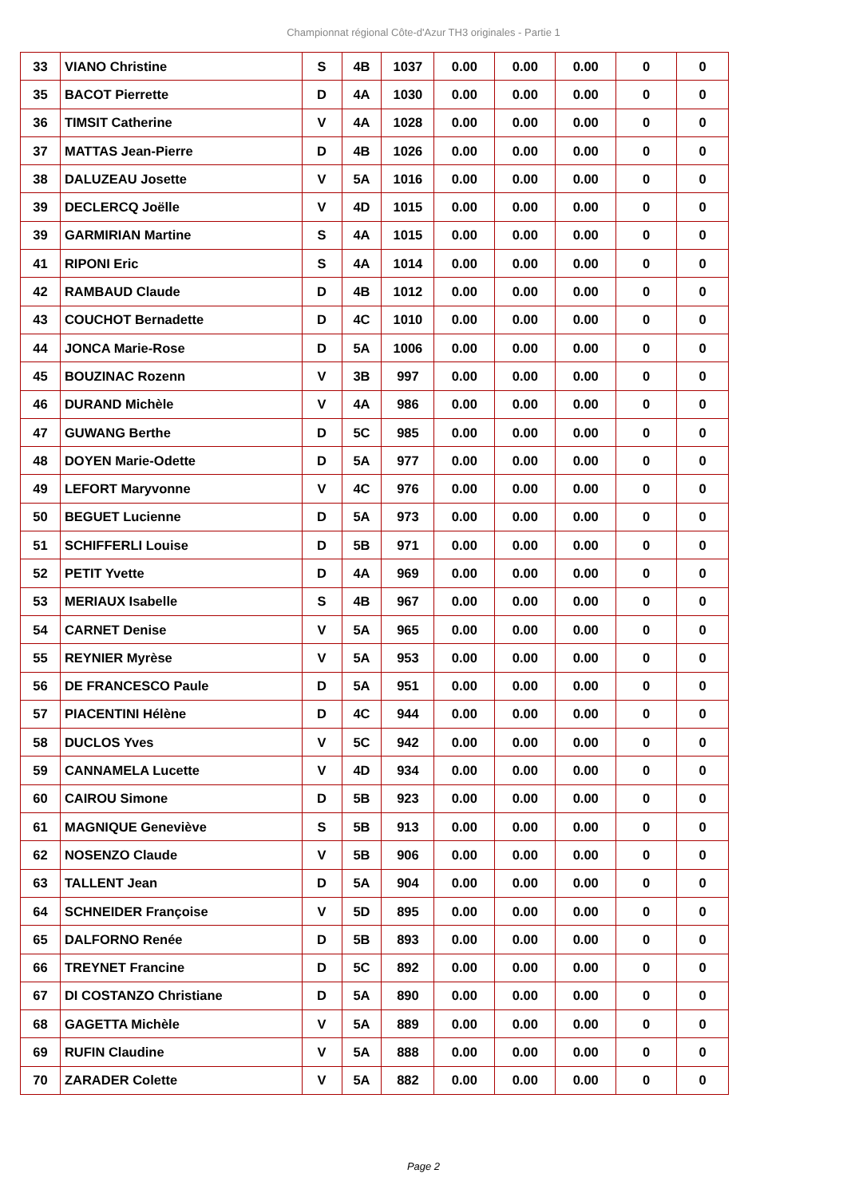Championnat régional Côte-d'Azur TH3 originales - Partie 1
| 33 | VIANO Christine | S | 4B | 1037 | 0.00 | 0.00 | 0.00 | 0 | 0 |
| 35 | BACOT Pierrette | D | 4A | 1030 | 0.00 | 0.00 | 0.00 | 0 | 0 |
| 36 | TIMSIT Catherine | V | 4A | 1028 | 0.00 | 0.00 | 0.00 | 0 | 0 |
| 37 | MATTAS Jean-Pierre | D | 4B | 1026 | 0.00 | 0.00 | 0.00 | 0 | 0 |
| 38 | DALUZEAU Josette | V | 5A | 1016 | 0.00 | 0.00 | 0.00 | 0 | 0 |
| 39 | DECLERCQ Joëlle | V | 4D | 1015 | 0.00 | 0.00 | 0.00 | 0 | 0 |
| 39 | GARMIRIAN Martine | S | 4A | 1015 | 0.00 | 0.00 | 0.00 | 0 | 0 |
| 41 | RIPONI Eric | S | 4A | 1014 | 0.00 | 0.00 | 0.00 | 0 | 0 |
| 42 | RAMBAUD Claude | D | 4B | 1012 | 0.00 | 0.00 | 0.00 | 0 | 0 |
| 43 | COUCHOT Bernadette | D | 4C | 1010 | 0.00 | 0.00 | 0.00 | 0 | 0 |
| 44 | JONCA Marie-Rose | D | 5A | 1006 | 0.00 | 0.00 | 0.00 | 0 | 0 |
| 45 | BOUZINAC Rozenn | V | 3B | 997 | 0.00 | 0.00 | 0.00 | 0 | 0 |
| 46 | DURAND Michèle | V | 4A | 986 | 0.00 | 0.00 | 0.00 | 0 | 0 |
| 47 | GUWANG Berthe | D | 5C | 985 | 0.00 | 0.00 | 0.00 | 0 | 0 |
| 48 | DOYEN Marie-Odette | D | 5A | 977 | 0.00 | 0.00 | 0.00 | 0 | 0 |
| 49 | LEFORT Maryvonne | V | 4C | 976 | 0.00 | 0.00 | 0.00 | 0 | 0 |
| 50 | BEGUET Lucienne | D | 5A | 973 | 0.00 | 0.00 | 0.00 | 0 | 0 |
| 51 | SCHIFFERLI Louise | D | 5B | 971 | 0.00 | 0.00 | 0.00 | 0 | 0 |
| 52 | PETIT Yvette | D | 4A | 969 | 0.00 | 0.00 | 0.00 | 0 | 0 |
| 53 | MERIAUX Isabelle | S | 4B | 967 | 0.00 | 0.00 | 0.00 | 0 | 0 |
| 54 | CARNET Denise | V | 5A | 965 | 0.00 | 0.00 | 0.00 | 0 | 0 |
| 55 | REYNIER Myrèse | V | 5A | 953 | 0.00 | 0.00 | 0.00 | 0 | 0 |
| 56 | DE FRANCESCO Paule | D | 5A | 951 | 0.00 | 0.00 | 0.00 | 0 | 0 |
| 57 | PIACENTINI Hélène | D | 4C | 944 | 0.00 | 0.00 | 0.00 | 0 | 0 |
| 58 | DUCLOS Yves | V | 5C | 942 | 0.00 | 0.00 | 0.00 | 0 | 0 |
| 59 | CANNAMELA Lucette | V | 4D | 934 | 0.00 | 0.00 | 0.00 | 0 | 0 |
| 60 | CAIROU Simone | D | 5B | 923 | 0.00 | 0.00 | 0.00 | 0 | 0 |
| 61 | MAGNIQUE Geneviève | S | 5B | 913 | 0.00 | 0.00 | 0.00 | 0 | 0 |
| 62 | NOSENZO Claude | V | 5B | 906 | 0.00 | 0.00 | 0.00 | 0 | 0 |
| 63 | TALLENT Jean | D | 5A | 904 | 0.00 | 0.00 | 0.00 | 0 | 0 |
| 64 | SCHNEIDER Françoise | V | 5D | 895 | 0.00 | 0.00 | 0.00 | 0 | 0 |
| 65 | DALFORNO Renée | D | 5B | 893 | 0.00 | 0.00 | 0.00 | 0 | 0 |
| 66 | TREYNET Francine | D | 5C | 892 | 0.00 | 0.00 | 0.00 | 0 | 0 |
| 67 | DI COSTANZO Christiane | D | 5A | 890 | 0.00 | 0.00 | 0.00 | 0 | 0 |
| 68 | GAGETTA Michèle | V | 5A | 889 | 0.00 | 0.00 | 0.00 | 0 | 0 |
| 69 | RUFIN Claudine | V | 5A | 888 | 0.00 | 0.00 | 0.00 | 0 | 0 |
| 70 | ZARADER Colette | V | 5A | 882 | 0.00 | 0.00 | 0.00 | 0 | 0 |
Page 2